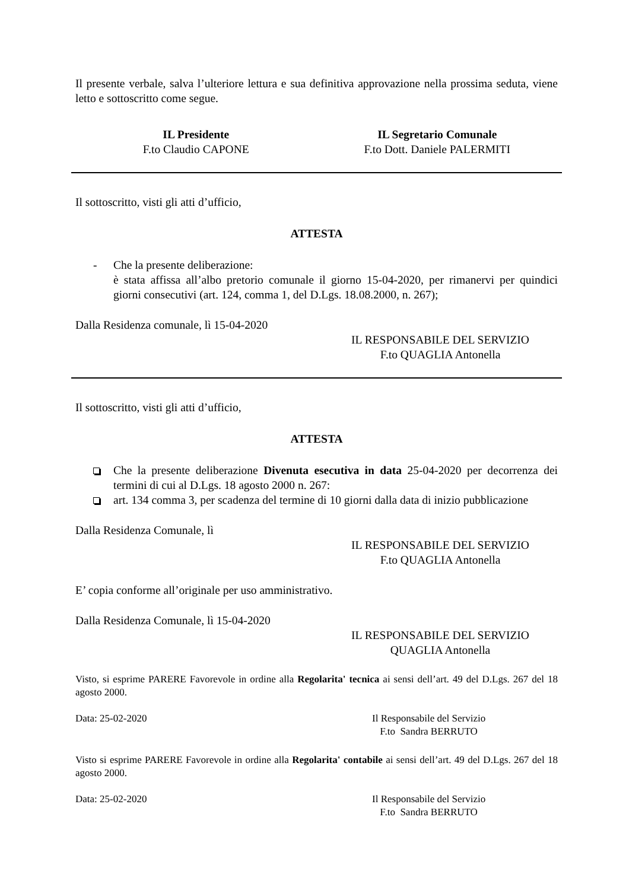Il presente verbale, salva l’ulteriore lettura e sua definitiva approvazione nella prossima seduta, viene letto e sottoscritto come segue.
IL Presidente
F.to Claudio CAPONE
IL Segretario Comunale
F.to Dott. Daniele PALERMITI
Il sottoscritto, visti gli atti d’ufficio,
ATTESTA
- Che la presente deliberazione:
è stata affissa all’albo pretorio comunale il giorno 15-04-2020, per rimanervi per quindici giorni consecutivi (art. 124, comma 1, del D.Lgs. 18.08.2000, n. 267);
Dalla Residenza comunale, lì 15-04-2020
IL RESPONSABILE DEL SERVIZIO
F.to QUAGLIA Antonella
Il sottoscritto, visti gli atti d’ufficio,
ATTESTA
Che la presente deliberazione Divenuta esecutiva in data 25-04-2020 per decorrenza dei termini di cui al D.Lgs. 18 agosto 2000 n. 267:
art. 134 comma 3, per scadenza del termine di 10 giorni dalla data di inizio pubblicazione
Dalla Residenza Comunale, lì
IL RESPONSABILE DEL SERVIZIO
F.to QUAGLIA Antonella
E’ copia conforme all’originale per uso amministrativo.
Dalla Residenza Comunale, lì 15-04-2020
IL RESPONSABILE DEL SERVIZIO
QUAGLIA Antonella
Visto, si esprime PARERE Favorevole in ordine alla Regolarita' tecnica ai sensi dell’art. 49 del D.Lgs. 267 del 18 agosto 2000.
Data: 25-02-2020 Il Responsabile del Servizio
F.to Sandra BERRUTO
Visto si esprime PARERE Favorevole in ordine alla Regolarita' contabile ai sensi dell’art. 49 del D.Lgs. 267 del 18 agosto 2000.
Data: 25-02-2020 Il Responsabile del Servizio
F.to Sandra BERRUTO